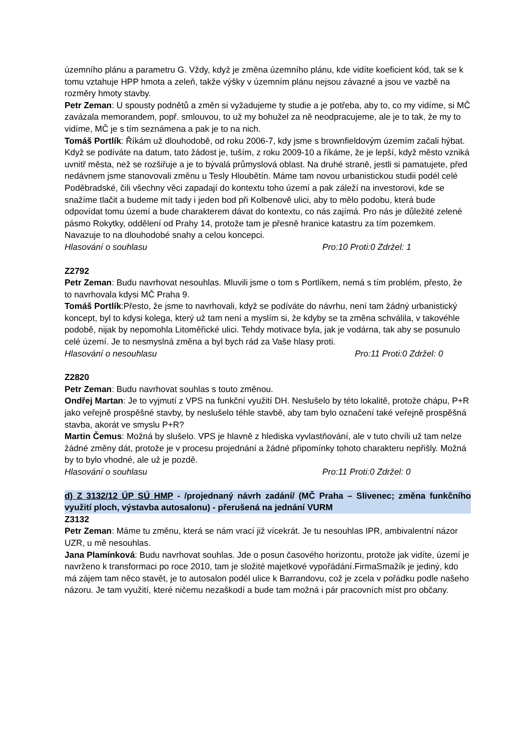územního plánu a parametru G. Vždy, když je změna územního plánu, kde vidíte koeficient kód, tak se k tomu vztahuje HPP hmota a zeleň, takže výšky v územním plánu nejsou závazné a jsou ve vazbě na rozměry hmoty stavby.
Petr Zeman: U spousty podnětů a změn si vyžadujeme ty studie a je potřeba, aby to, co my vidíme, si MČ zavázala memorandem, popř. smlouvou, to už my bohužel za ně neodpracujeme, ale je to tak, že my to vidíme, MČ je s tím seznámena a pak je to na nich.
Tomáš Portlík: Říkám už dlouhodobě, od roku 2006-7, kdy jsme s brownfieldovým územím začali hýbat. Když se podíváte na datum, tato žádost je, tuším, z roku 2009-10 a říkáme, že je lepší, když město vzniká uvnitř města, než se rozšiřuje a je to bývalá průmyslová oblast. Na druhé straně, jestli si pamatujete, před nedávnem jsme stanovovali změnu u Tesly Hloubětín. Máme tam novou urbanistickou studii podél celé Poděbradské, čili všechny věci zapadají do kontextu toho území a pak záleží na investorovi, kde se snažíme tlačit a budeme mít tady i jeden bod při Kolbenově ulici, aby to mělo podobu, která bude odpovídat tomu území a bude charakterem dávat do kontextu, co nás zajímá. Pro nás je důležité zelené pásmo Rokytky, oddělení od Prahy 14, protože tam je přesně hranice katastru za tím pozemkem. Navazuje to na dlouhodobé snahy a celou koncepci.
Hlasování o souhlasu Pro:10 Proti:0 Zdržel: 1
Z2792
Petr Zeman: Budu navrhovat nesouhlas. Mluvili jsme o tom s Portlíkem, nemá s tím problém, přesto, že to navrhovala kdysi MČ Praha 9.
Tomáš Portlík:Přesto, že jsme to navrhovali, když se podíváte do návrhu, není tam žádný urbanistický koncept, byl to kdysi kolega, který už tam není a myslím si, že kdyby se ta změna schválila, v takovéhle podobě, nijak by nepomohla Litoměřické ulici. Tehdy motivace byla, jak je vodárna, tak aby se posunulo celé území. Je to nesmyslná změna a byl bych rád za Vaše hlasy proti.
Hlasování o nesouhlasu Pro:11 Proti:0 Zdržel: 0
Z2820
Petr Zeman: Budu navrhovat souhlas s touto změnou.
Ondřej Martan: Je to vyjmutí z VPS na funkční využití DH. Neslušelo by této lokalitě, protože chápu, P+R jako veřejně prospěšné stavby, by neslušelo téhle stavbě, aby tam bylo označení také veřejně prospěšná stavba, akorát ve smyslu P+R?
Martin Čemus: Možná by slušelo. VPS je hlavně z hlediska vyvlastňování, ale v tuto chvíli už tam nelze žádné změny dát, protože je v procesu projednání a žádné připomínky tohoto charakteru nepřišly. Možná by to bylo vhodné, ale už je pozdě.
Hlasování o souhlasu Pro:11 Proti:0 Zdržel: 0
d) Z 3132/12 ÚP SÚ HMP - /projednaný návrh zadání/ (MČ Praha – Slivenec; změna funkčního využití ploch, výstavba autosalonu) - přerušená na jednání VURM
Z3132
Petr Zeman: Máme tu změnu, která se nám vrací již vícekrát. Je tu nesouhlas IPR, ambivalentní názor UZR, u mě nesouhlas.
Jana Plamínková: Budu navrhovat souhlas. Jde o posun časového horizontu, protože jak vidíte, území je navrženo k transformaci po roce 2010, tam je složité majetkové vypořádání.FirmaSmažík je jediný, kdo má zájem tam něco stavět, je to autosalon podél ulice k Barrandovu, což je zcela v pořádku podle našeho názoru. Je tam využití, které ničemu nezaškodí a bude tam možná i pár pracovních míst pro občany.